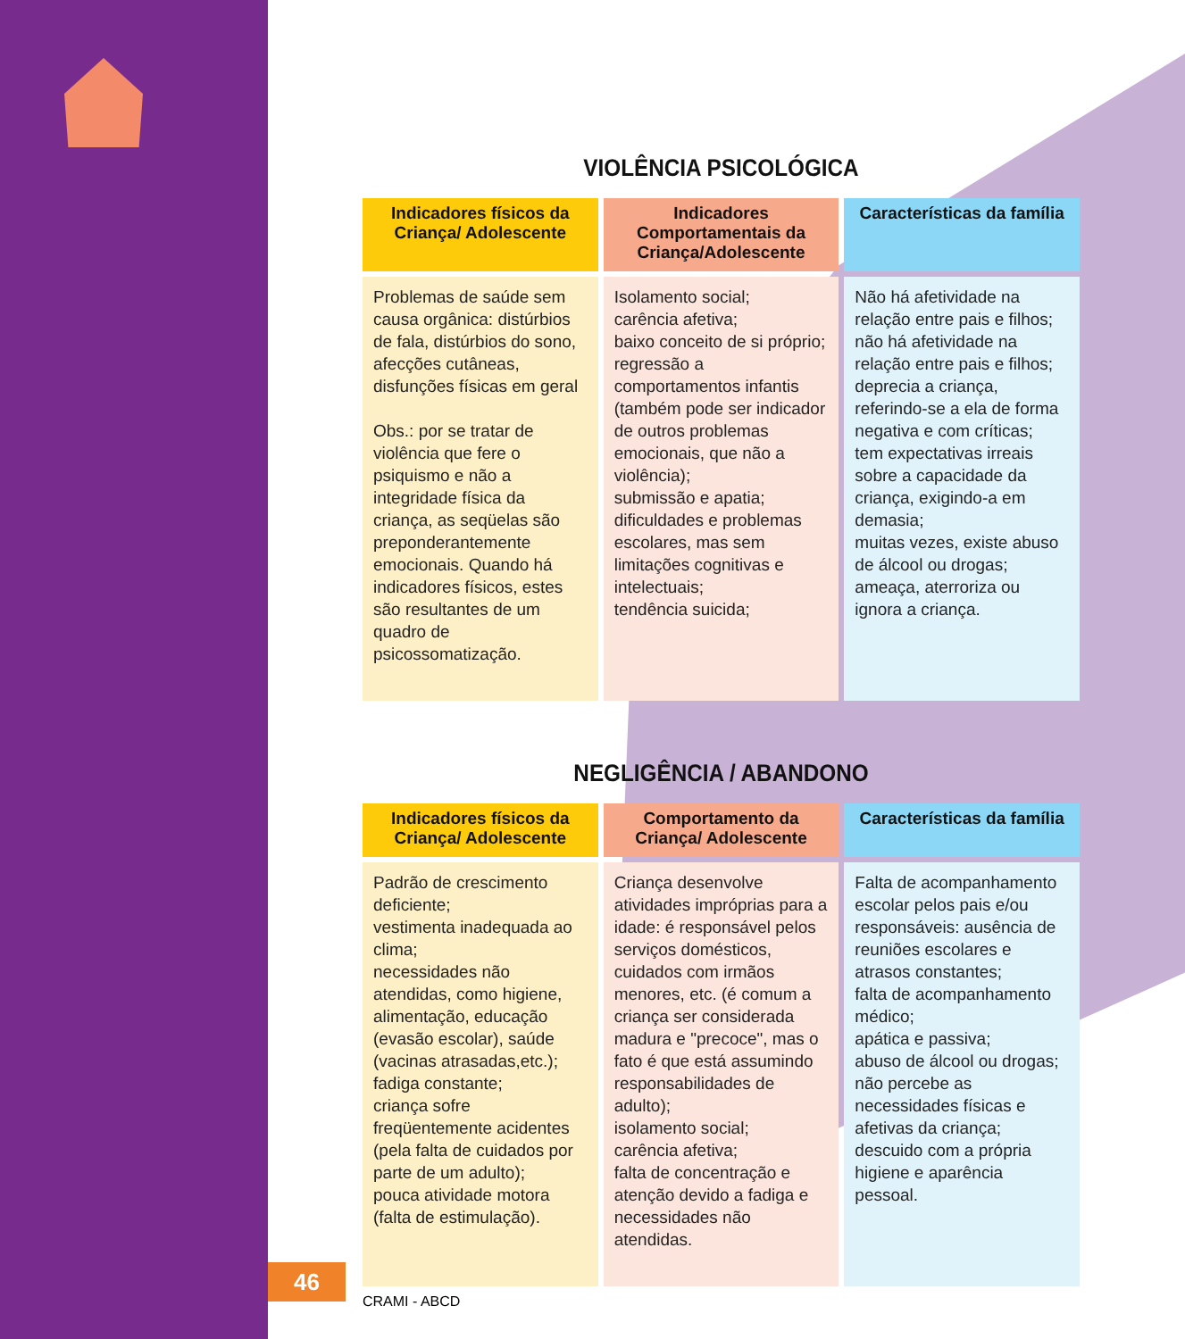VIOLÊNCIA PSICOLÓGICA
| Indicadores físicos da Criança/ Adolescente | Indicadores Comportamentais da Criança/Adolescente | Características da família |
| --- | --- | --- |
| Problemas de saúde sem causa orgânica: distúrbios de fala, distúrbios do sono, afecções cutâneas, disfunções físicas em geral Obs.: por se tratar de violência que fere o psiquismo e não a integridade física da criança, as seqüelas são preponderantemente emocionais. Quando há indicadores físicos, estes são resultantes de um quadro de psicossomatização. | Isolamento social; carência afetiva; baixo conceito de si próprio; regressão a comportamentos infantis (também pode ser indicador de outros problemas emocionais, que não a violência); submissão e apatia; dificuldades e problemas escolares, mas sem limitações cognitivas e intelectuais; tendência suicida; | Não há afetividade na relação entre pais e filhos; não há afetividade na relação entre pais e filhos; deprecia a criança, referindo-se a ela de forma negativa e com críticas; tem expectativas irreais sobre a capacidade da criança, exigindo-a em demasia; muitas vezes, existe abuso de álcool ou drogas; ameaça, aterroriza ou ignora a criança. |
NEGLIGÊNCIA / ABANDONO
| Indicadores físicos da Criança/ Adolescente | Comportamento da Criança/ Adolescente | Características da família |
| --- | --- | --- |
| Padrão de crescimento deficiente; vestimenta inadequada ao clima; necessidades não atendidas, como higiene, alimentação, educação (evasão escolar), saúde (vacinas atrasadas,etc.); fadiga constante; criança sofre freqüentemente acidentes (pela falta de cuidados por parte de um adulto); pouca atividade motora (falta de estimulação). | Criança desenvolve atividades impróprias para a idade: é responsável pelos serviços domésticos, cuidados com irmãos menores, etc. (é comum a criança ser considerada madura e "precoce", mas o fato é que está assumindo responsabilidades de adulto); isolamento social; carência afetiva; falta de concentração e atenção devido a fadiga e necessidades não atendidas. | Falta de acompanhamento escolar pelos pais e/ou responsáveis: ausência de reuniões escolares e atrasos constantes; falta de acompanhamento médico; apática e passiva; abuso de álcool ou drogas; não percebe as necessidades físicas e afetivas da criança; descuido com a própria higiene e aparência pessoal. |
CRAMI - ABCD
46